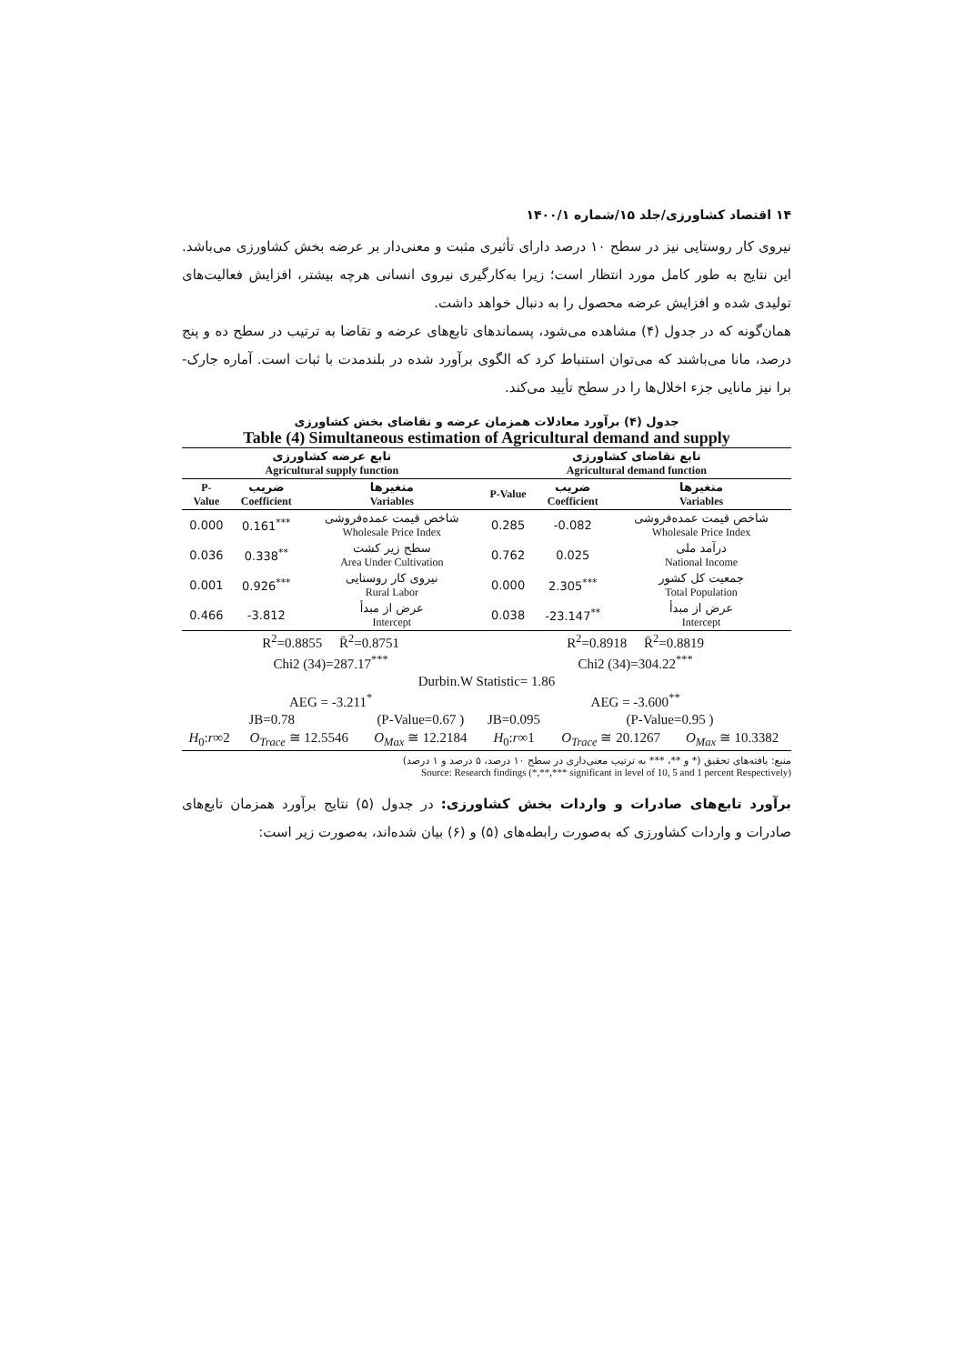۱۴ اقتصاد کشاورزی/جلد ۱۵/شماره ۱۴۰۰/۱
نیروی کار روستایی نیز در سطح ۱۰ درصد دارای تأثیری مثبت و معنی‌دار بر عرضه بخش کشاورزی می‌باشد. این نتایج به طور کامل مورد انتظار است؛ زیرا به‌کارگیری نیروی انسانی هرچه بیشتر، افزایش فعالیت‌های تولیدی شده و افزایش عرضه محصول را به دنبال خواهد داشت.
همان‌گونه که در جدول (۴) مشاهده می‌شود، پسماندهای تابع‌های عرضه و تقاضا به ترتیب در سطح ده و پنج درصد، مانا می‌باشند که می‌توان استنباط کرد که الگوی برآورد شده در بلندمدت با ثبات است. آماره جارک- برا نیز مانایی جزء اخلال‌ها را در سطح تأیید می‌کند.
جدول (۴) برآورد معادلات همزمان عرضه و تقاضای بخش کشاورزی
Table (4) Simultaneous estimation of Agricultural demand and supply
| تابع عرضه کشاورزی Agricultural supply function | | | تابع تقاضای کشاورزی Agricultural demand function | | |
| --- | --- | --- | --- | --- | --- |
| P- Value | ضریب Coefficient | متغیرها Variables | P-Value | ضریب Coefficient | متغیرها Variables |
| 0.000 | 0.161<sup>***</sup> | شاخص قیمت عمده‌فروشی Wholesale Price Index | 0.285 | -0.082 | شاخص قیمت عمده‌فروشی Wholesale Price Index |
| 0.036 | 0.338<sup>**</sup> | سطح زیر کشت Area Under Cultivation | 0.762 | 0.025 | درآمد ملی National Income |
| 0.001 | 0.926<sup>***</sup> | نیروی کار روستایی Rural Labor | 0.000 | 2.305<sup>***</sup> | جمعیت کل کشور Total Population |
| 0.466 | -3.812 | عرض از مبدأ Intercept | 0.038 | -23.147<sup>**</sup> | عرض از مبدأ Intercept |
| R<sup>2</sup>=0.8855 R̄<sup>2</sup>=0.8751 | | | R<sup>2</sup>=0.8918 R̄<sup>2</sup>=0.8819 | | |
| Chi2 (34)=287.17<sup>***</sup> | | | Chi2 (34)=304.22<sup>***</sup> | | |
| Durbin.W Statistic= 1.86 | | | | | |
| AEG = -3.211<sup>*</sup> | | | AEG = -3.600<sup>**</sup> | | |
| JB=0.78 | | (P-Value=0.67 ) | JB=0.095 | (P-Value=0.95 ) | |
| H<sub>0</sub>: r ∞2 | O<sub>Trace</sub> ≅ 12.5546 | O<sub>Max</sub> ≅ 12.2184 | H<sub>0</sub>: r ∞1 | O<sub>Trace</sub> ≅ 20.1267 | O<sub>Max</sub> ≅ 10.3382 |
منبع: یافته‌های تحقیق (* و **، *** به ترتیب معنی‌داری در سطح ۱۰ درصد، ۵ درصد و ۱ درصد)
Source: Research findings (*,**,*** significant in level of 10, 5 and 1 percent Respectively)
برآورد تابع‌های صادرات و واردات بخش کشاورزی: در جدول (۵) نتایج برآورد همزمان تابع‌های صادرات و واردات کشاورزی که به‌صورت رابطه‌های (۵) و (۶) بیان شده‌اند، به‌صورت زیر است: